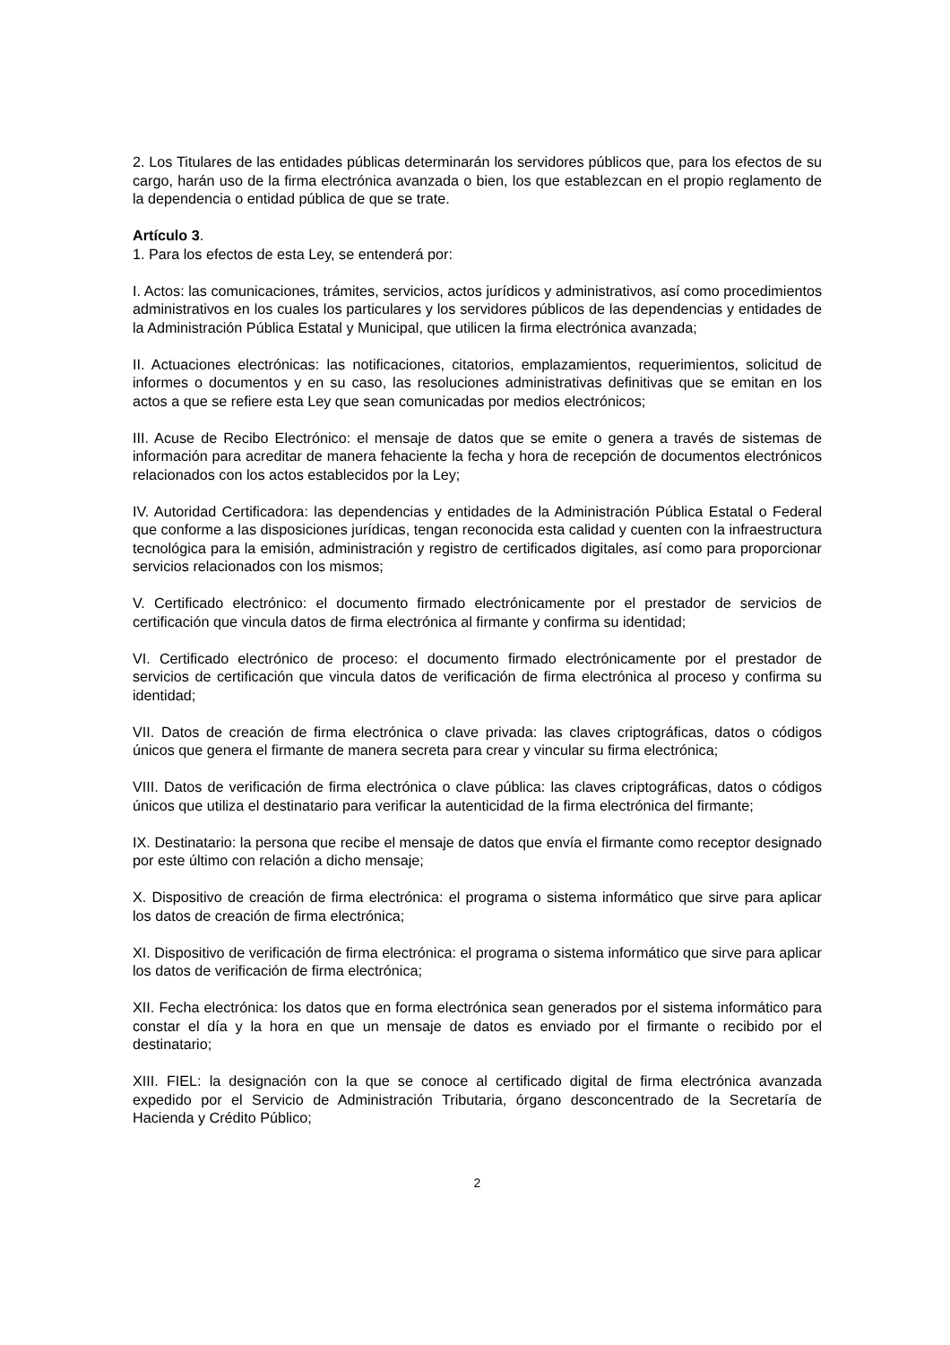2. Los Titulares de las entidades públicas determinarán los servidores públicos que, para los efectos de su cargo, harán uso de la firma electrónica avanzada o bien, los que establezcan en el propio reglamento de la dependencia o entidad pública de que se trate.
Artículo 3.
1. Para los efectos de esta Ley, se entenderá por:
I. Actos: las comunicaciones, trámites, servicios, actos jurídicos y administrativos, así como procedimientos administrativos en los cuales los particulares y los servidores públicos de las dependencias y entidades de la Administración Pública Estatal y Municipal, que utilicen la firma electrónica avanzada;
II. Actuaciones electrónicas: las notificaciones, citatorios, emplazamientos, requerimientos, solicitud de informes o documentos y en su caso, las resoluciones administrativas definitivas que se emitan en los actos a que se refiere esta Ley que sean comunicadas por medios electrónicos;
III. Acuse de Recibo Electrónico: el mensaje de datos que se emite o genera a través de sistemas de información para acreditar de manera fehaciente la fecha y hora de recepción de documentos electrónicos relacionados con los actos establecidos por la Ley;
IV. Autoridad Certificadora: las dependencias y entidades de la Administración Pública Estatal o Federal que conforme a las disposiciones jurídicas, tengan reconocida esta calidad y cuenten con la infraestructura tecnológica para la emisión, administración y registro de certificados digitales, así como para proporcionar servicios relacionados con los mismos;
V. Certificado electrónico: el documento firmado electrónicamente por el prestador de servicios de certificación que vincula datos de firma electrónica al firmante y confirma su identidad;
VI. Certificado electrónico de proceso: el documento firmado electrónicamente por el prestador de servicios de certificación que vincula datos de verificación de firma electrónica al proceso y confirma su identidad;
VII. Datos de creación de firma electrónica o clave privada: las claves criptográficas, datos o códigos únicos que genera el firmante de manera secreta para crear y vincular su firma electrónica;
VIII. Datos de verificación de firma electrónica o clave pública: las claves criptográficas, datos o códigos únicos que utiliza el destinatario para verificar la autenticidad de la firma electrónica del firmante;
IX. Destinatario: la persona que recibe el mensaje de datos que envía el firmante como receptor designado por este último con relación a dicho mensaje;
X. Dispositivo de creación de firma electrónica: el programa o sistema informático que sirve para aplicar los datos de creación de firma electrónica;
XI. Dispositivo de verificación de firma electrónica: el programa o sistema informático que sirve para aplicar los datos de verificación de firma electrónica;
XII. Fecha electrónica: los datos que en forma electrónica sean generados por el sistema informático para constar el día y la hora en que un mensaje de datos es enviado por el firmante o recibido por el destinatario;
XIII. FIEL: la designación con la que se conoce al certificado digital de firma electrónica avanzada expedido por el Servicio de Administración Tributaria, órgano desconcentrado de la Secretaría de Hacienda y Crédito Público;
2